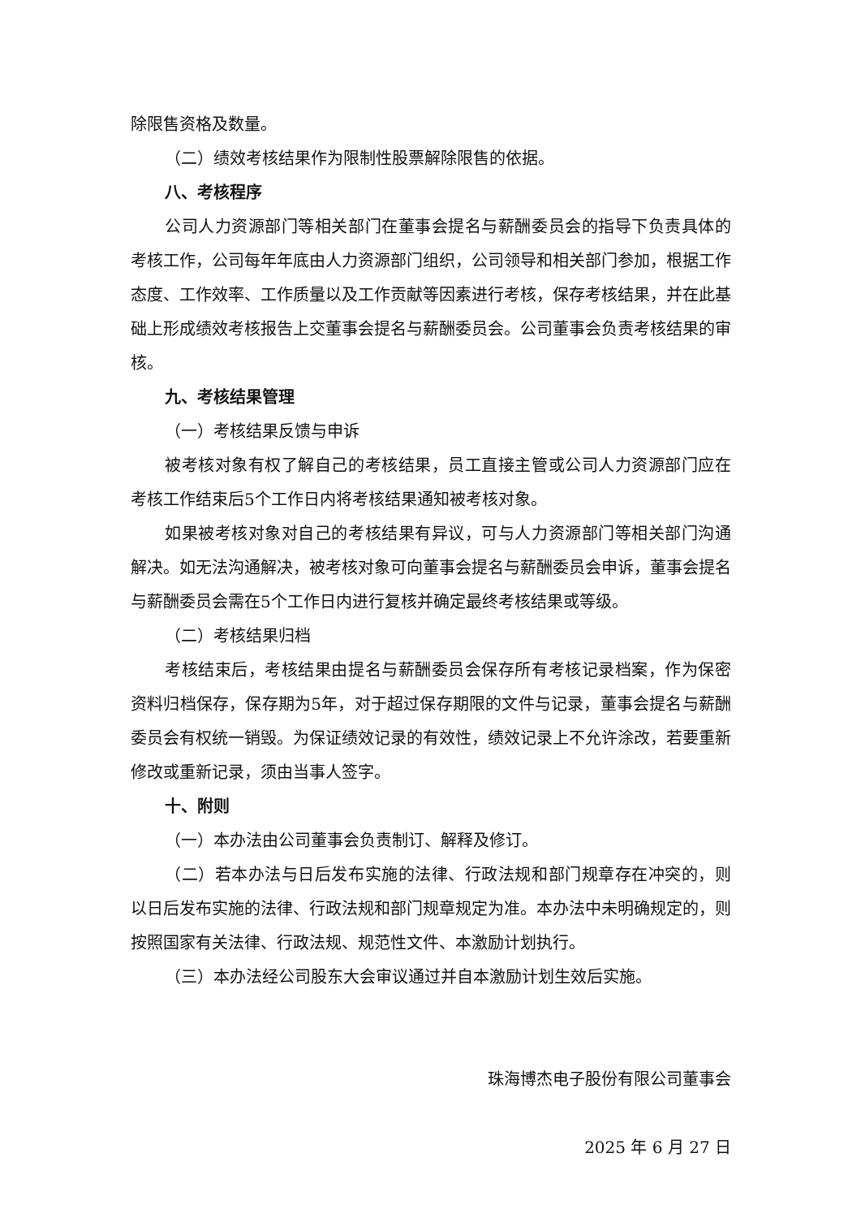除限售资格及数量。
（二）绩效考核结果作为限制性股票解除限售的依据。
八、考核程序
公司人力资源部门等相关部门在董事会提名与薪酬委员会的指导下负责具体的考核工作，公司每年年底由人力资源部门组织，公司领导和相关部门参加，根据工作态度、工作效率、工作质量以及工作贡献等因素进行考核，保存考核结果，并在此基础上形成绩效考核报告上交董事会提名与薪酬委员会。公司董事会负责考核结果的审核。
九、考核结果管理
（一）考核结果反馈与申诉
被考核对象有权了解自己的考核结果，员工直接主管或公司人力资源部门应在考核工作结束后5个工作日内将考核结果通知被考核对象。
如果被考核对象对自己的考核结果有异议，可与人力资源部门等相关部门沟通解决。如无法沟通解决，被考核对象可向董事会提名与薪酬委员会申诉，董事会提名与薪酬委员会需在5个工作日内进行复核并确定最终考核结果或等级。
（二）考核结果归档
考核结束后，考核结果由提名与薪酬委员会保存所有考核记录档案，作为保密资料归档保存，保存期为5年，对于超过保存期限的文件与记录，董事会提名与薪酬委员会有权统一销毁。为保证绩效记录的有效性，绩效记录上不允许涂改，若要重新修改或重新记录，须由当事人签字。
十、附则
（一）本办法由公司董事会负责制订、解释及修订。
（二）若本办法与日后发布实施的法律、行政法规和部门规章存在冲突的，则以日后发布实施的法律、行政法规和部门规章规定为准。本办法中未明确规定的，则按照国家有关法律、行政法规、规范性文件、本激励计划执行。
（三）本办法经公司股东大会审议通过并自本激励计划生效后实施。
珠海博杰电子股份有限公司董事会
2025 年 6 月 27 日